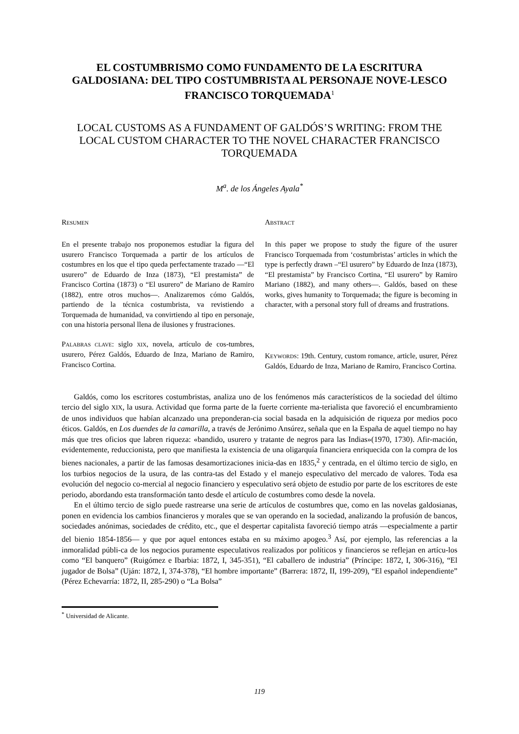EL COSTUMBRISMO COMO FUNDAMENTO DE LA ESCRITURA GALDOSIANA: DEL TIPO COSTUMBRISTA AL PERSONAJE NOVE-LESCO FRANCISCO TORQUEMADA<sup>1</sup>
LOCAL CUSTOMS AS A FUNDAMENT OF GALDÓS’S WRITING: FROM THE LOCAL CUSTOM CHARACTER TO THE NOVEL CHARACTER FRANCISCO TORQUEMADA
M<sup>a</sup>. de los Ángeles Ayala<sup>*</sup>
RESUMEN
En el presente trabajo nos proponemos estudiar la figura del usurero Francisco Torquemada a partir de los artículos de costumbres en los que el tipo queda perfectamente trazado —“El usurero” de Eduardo de Inza (1873), “El prestamista” de Francisco Cortina (1873) o “El usurero” de Mariano de Ramiro (1882), entre otros muchos—. Analizaremos cómo Galdós, partiendo de la técnica costumbrista, va revistiendo a Torquemada de humanidad, va convirtiendo al tipo en personaje, con una historia personal llena de ilusiones y frustraciones.
PALABRAS CLAVE: siglo XIX, novela, artículo de cos-tumbres, usurero, Pérez Galdós, Eduardo de Inza, Mariano de Ramiro, Francisco Cortina.
ABSTRACT
In this paper we propose to study the figure of the usurer Francisco Torquemada from ‘costumbristas’ articles in which the type is perfectly drawn –“El usurero” by Eduardo de Inza (1873), “El prestamista” by Francisco Cortina, “El usurero” by Ramiro Mariano (1882), and many others—. Galdós, based on these works, gives humanity to Torquemada; the figure is becoming in character, with a personal story full of dreams and frustrations.
KEYWORDS: 19th. Century, custom romance, article, usurer, Pérez Galdós, Eduardo de Inza, Mariano de Ramiro, Francisco Cortina.
Galdós, como los escritores costumbristas, analiza uno de los fenómenos más característicos de la sociedad del último tercio del siglo XIX, la usura. Actividad que forma parte de la fuerte corriente ma-terialista que favoreció el encumbramiento de unos individuos que habían alcanzado una preponderan-cia social basada en la adquisición de riqueza por medios poco éticos. Galdós, en Los duendes de la camarilla, a través de Jerónimo Ansúrez, señala que en la España de aquel tiempo no hay más que tres oficios que labren riqueza: «bandido, usurero y tratante de negros para las Indias»(1970, 1730). Afir-mación, evidentemente, reduccionista, pero que manifiesta la existencia de una oligarquía financiera enriquecida con la compra de los bienes nacionales, a partir de las famosas desamortizaciones inicia-das en 1835,<sup>2</sup> y centrada, en el último tercio de siglo, en los turbios negocios de la usura, de las contra-tas del Estado y el manejo especulativo del mercado de valores. Toda esa evolución del negocio co-mercial al negocio financiero y especulativo será objeto de estudio por parte de los escritores de este periodo, abordando esta transformación tanto desde el artículo de costumbres como desde la novela.
En el último tercio de siglo puede rastrearse una serie de artículos de costumbres que, como en las novelas galdosianas, ponen en evidencia los cambios financieros y morales que se van operando en la sociedad, analizando la profusión de bancos, sociedades anónimas, sociedades de crédito, etc., que el despertar capitalista favoreció tiempo atrás —especialmente a partir del bienio 1854-1856— y que por aquel entonces estaba en su máximo apogeo.<sup>3</sup> Así, por ejemplo, las referencias a la inmoralidad públi-ca de los negocios puramente especulativos realizados por políticos y financieros se reflejan en artícu-los como “El banquero” (Ruigómez e Ibarbia: 1872, I, 345-351), “El caballero de industria” (Príncipe: 1872, I, 306-316), “El jugador de Bolsa” (Uján: 1872, I, 374-378), “El hombre importante” (Barrera: 1872, II, 199-209), “El español independiente” (Pérez Echevarría: 1872, II, 285-290) o “La Bolsa”
<sup>*</sup> Universidad de Alicante.
119